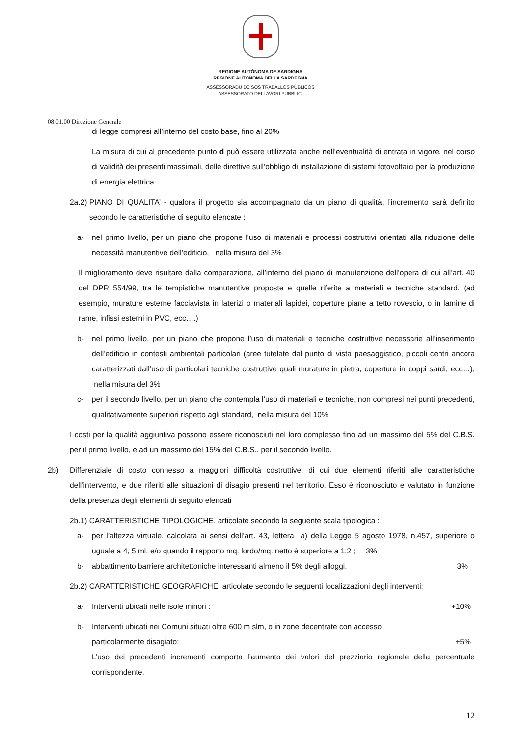REGIONE AUTÒNOMA DE SARDIGNA
REGIONE AUTONOMA DELLA SARDEGNA
ASSESSORADU DE SOS TRABALLOS PÙBLICOS
ASSESSORATO DEI LAVORI PUBBLICI
08.01.00 Direzione Generale
di legge compresi all’interno del costo base, fino al 20%
La misura di cui al precedente punto d può essere utilizzata anche nell’eventualità di entrata in vigore, nel corso di validità dei presenti massimali, delle direttive sull’obbligo di installazione di sistemi fotovoltaici per la produzione di energia elettrica.
2a.2) PIANO DI QUALITA’ - qualora il progetto sia accompagnato da un piano di qualità, l’incremento sarà definito secondo le caratteristiche di seguito elencate :
a- nel primo livello, per un piano che propone l’uso di materiali e processi costruttivi orientati alla riduzione delle necessità manutentive dell’edificio, nella misura del 3%
Il miglioramento deve risultare dalla comparazione, all’interno del piano di manutenzione dell’opera di cui all’art. 40 del DPR 554/99, tra le tempistiche manutentive proposte e quelle riferite a materiali e tecniche standard. (ad esempio, murature esterne facciavista in laterizi o materiali lapidei, coperture piane a tetto rovescio, o in lamine di rame, infissi esterni in PVC, ecc….)
b- nel primo livello, per un piano che propone l’uso di materiali e tecniche costruttive necessarie all’inserimento dell’edificio in contesti ambientali particolari (aree tutelate dal punto di vista paesaggistico, piccoli centri ancora caratterizzati dall’uso di particolari tecniche costruttive quali murature in pietra, coperture in coppi sardi, ecc…), nella misura del 3%
c- per il secondo livello, per un piano che contempla l’uso di materiali e tecniche, non compresi nei punti precedenti, qualitativamente superiori rispetto agli standard, nella misura del 10%
I costi per la qualità aggiuntiva possono essere riconosciuti nel loro complesso fino ad un massimo del 5% del C.B.S. per il primo livello, e ad un massimo del 15% del C.B.S.. per il secondo livello.
2b) Differenziale di costo connesso a maggiori difficoltà costruttive, di cui due elementi riferiti alle caratteristiche dell’intervento, e due riferiti alle situazioni di disagio presenti nel territorio. Esso è riconosciuto e valutato in funzione della presenza degli elementi di seguito elencati
2b.1) CARATTERISTICHE TIPOLOGICHE, articolate secondo la seguente scala tipologica :
a- per l’altezza virtuale, calcolata ai sensi dell’art. 43, lettera a) della Legge 5 agosto 1978, n.457, superiore o uguale a 4, 5 ml. e/o quando il rapporto mq. lordo/mq. netto è superiore a 1,2 ; 3%
b- abbattimento barriere architettoniche interessanti almeno il 5% degli alloggi. 3%
2b.2) CARATTERISTICHE GEOGRAFICHE, articolate secondo le seguenti localizzazioni degli interventi:
a- Interventi ubicati nelle isole minori : +10%
b- Interventi ubicati nei Comuni situati oltre 600 m slm, o in zone decentrate con accesso
particolarmente disagiato: +5%
L’uso dei precedenti incrementi comporta l’aumento dei valori del prezziario regionale della percentuale corrispondente.
12